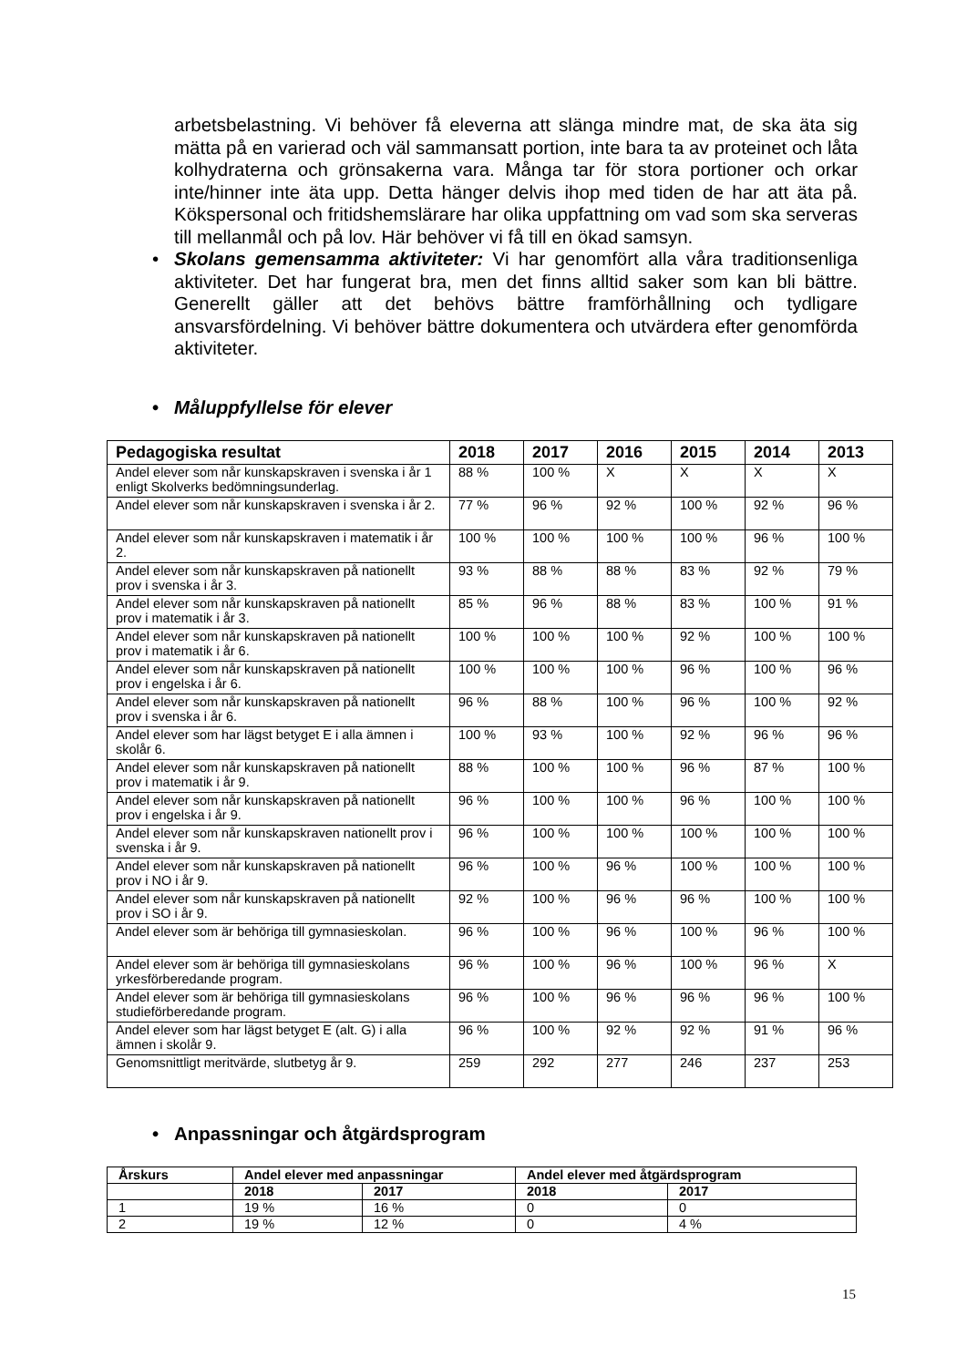arbetsbelastning. Vi behöver få eleverna att slänga mindre mat, de ska äta sig mätta på en varierad och väl sammansatt portion, inte bara ta av proteinet och låta kolhydraterna och grönsakerna vara. Många tar för stora portioner och orkar inte/hinner inte äta upp. Detta hänger delvis ihop med tiden de har att äta på. Kökspersonal och fritidshemslärare har olika uppfattning om vad som ska serveras till mellanmål och på lov. Här behöver vi få till en ökad samsyn.
• Skolans gemensamma aktiviteter: Vi har genomfört alla våra traditionsenliga aktiviteter. Det har fungerat bra, men det finns alltid saker som kan bli bättre. Generellt gäller att det behövs bättre framförhållning och tydligare ansvarsfördelning. Vi behöver bättre dokumentera och utvärdera efter genomförda aktiviteter.
• Måluppfyllelse för elever
| Pedagogiska resultat | 2018 | 2017 | 2016 | 2015 | 2014 | 2013 |
| --- | --- | --- | --- | --- | --- | --- |
| Andel elever som når kunskapskraven i svenska i år 1 enligt Skolverks bedömningsunderlag. | 88 % | 100 % | X | X | X | X |
| Andel elever som når kunskapskraven i svenska i år 2. | 77 % | 96 % | 92 % | 100 % | 92 % | 96 % |
| Andel elever som når kunskapskraven i matematik i år 2. | 100 % | 100 % | 100 % | 100 % | 96 % | 100 % |
| Andel elever som når kunskapskraven på nationellt prov i svenska i år 3. | 93 % | 88 % | 88 % | 83 % | 92 % | 79 % |
| Andel elever som når kunskapskraven på nationellt prov i matematik i år 3. | 85 % | 96 % | 88 % | 83 % | 100 % | 91 % |
| Andel elever som når kunskapskraven på nationellt prov i matematik i år 6. | 100 % | 100 % | 100 % | 92 % | 100 % | 100 % |
| Andel elever som når kunskapskraven på nationellt prov i engelska i år 6. | 100 % | 100 % | 100 % | 96 % | 100 % | 96 % |
| Andel elever som når kunskapskraven på nationellt prov i svenska i år 6. | 96 % | 88 % | 100 % | 96 % | 100 % | 92 % |
| Andel elever som har lägst betyget E i alla ämnen i skolår 6. | 100 % | 93 % | 100 % | 92 % | 96 % | 96 % |
| Andel elever som når kunskapskraven på nationellt prov i matematik i år 9. | 88 % | 100 % | 100 % | 96 % | 87 % | 100 % |
| Andel elever som når kunskapskraven på nationellt prov i engelska i år 9. | 96 % | 100 % | 100 % | 96 % | 100 % | 100 % |
| Andel elever som når kunskapskraven nationellt prov i svenska i år 9. | 96 % | 100 % | 100 % | 100 % | 100 % | 100 % |
| Andel elever som når kunskapskraven på nationellt prov i NO i år 9. | 96 % | 100 % | 96 % | 100 % | 100 % | 100 % |
| Andel elever som når kunskapskraven på nationellt prov i SO i år 9. | 92 % | 100 % | 96 % | 96 % | 100 % | 100 % |
| Andel elever som är behöriga till gymnasieskolan. | 96 % | 100 % | 96 % | 100 % | 96 % | 100 % |
| Andel elever som är behöriga till gymnasieskolans yrkesförberedande program. | 96 % | 100 % | 96 % | 100 % | 96 % | X |
| Andel elever som är behöriga till gymnasieskolans studieförberedande program. | 96 % | 100 % | 96 % | 96 % | 96 % | 100 % |
| Andel elever som har lägst betyget E (alt. G) i alla ämnen i skolår 9. | 96 % | 100 % | 92 % | 92 % | 91 % | 96 % |
| Genomsnittligt meritvärde, slutbetyg år 9. | 259 | 292 | 277 | 246 | 237 | 253 |
• Anpassningar och åtgärdsprogram
| Årskurs | Andel elever med anpassningar | | Andel elever med åtgärdsprogram | |
| --- | --- | --- | --- | --- |
| | 2018 | 2017 | 2018 | 2017 |
| 1 | 19 % | 16 % | 0 | 0 |
| 2 | 19 % | 12 % | 0 | 4 % |
15